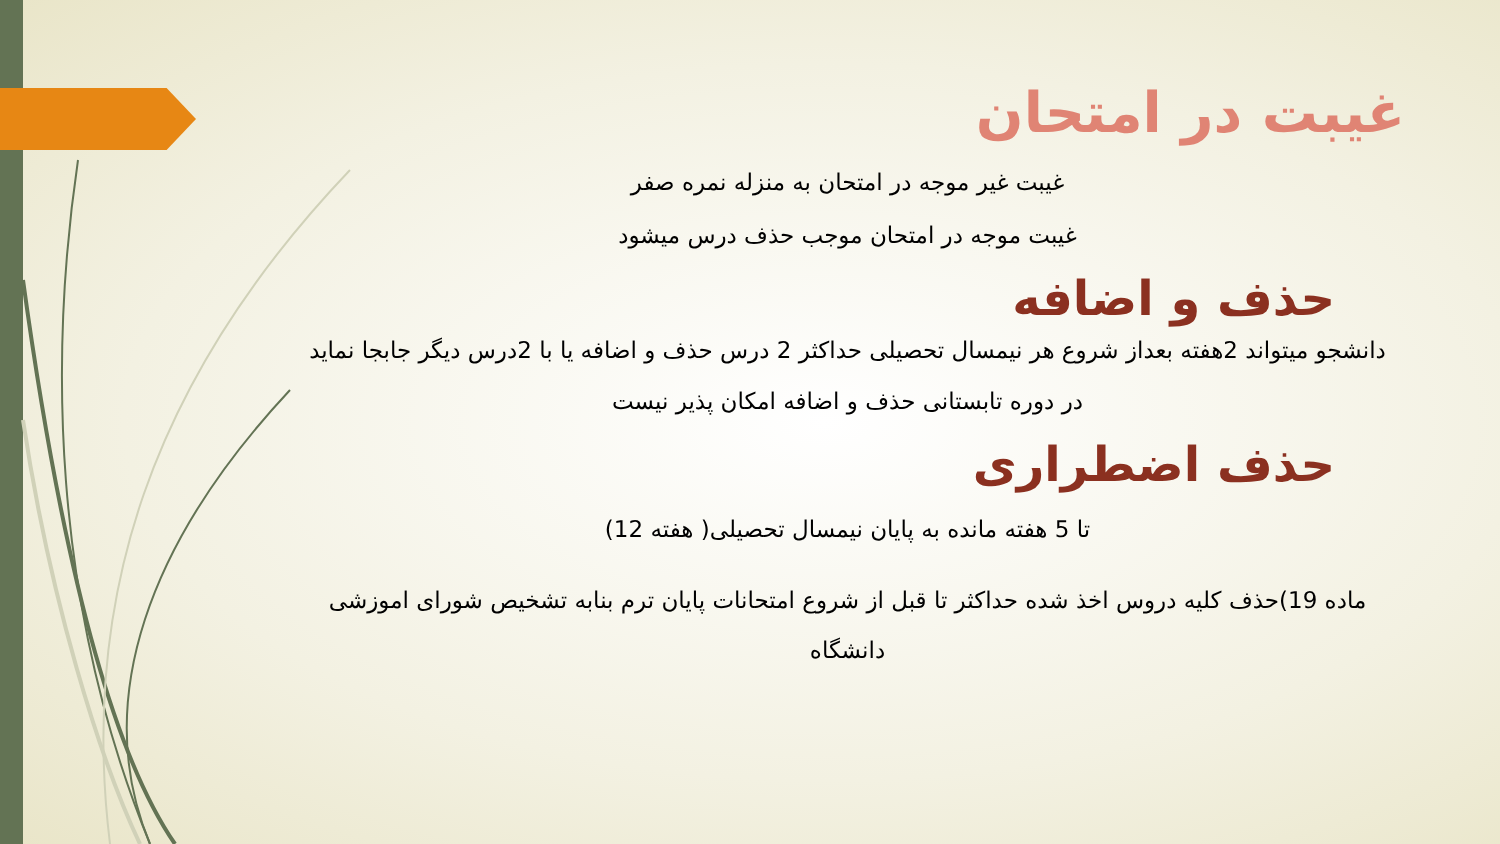غیبت در امتحان
غیبت غیر موجه در امتحان به منزله نمره صفر
غیبت موجه در امتحان موجب حذف درس میشود
حذف و اضافه
دانشجو میتواند 2هفته بعداز شروع هر نیمسال تحصیلی حداکثر 2 درس حذف و اضافه یا با 2درس دیگر جابجا نماید
در دوره تابستانی حذف و اضافه امکان پذیر نیست
حذف اضطراری
تا 5 هفته مانده به پایان نیمسال تحصیلی( هفته 12)
ماده 19)حذف کلیه دروس اخذ شده حداکثر تا قبل از شروع امتحانات پایان ترم بنابه تشخیص شورای اموزشی دانشگاه